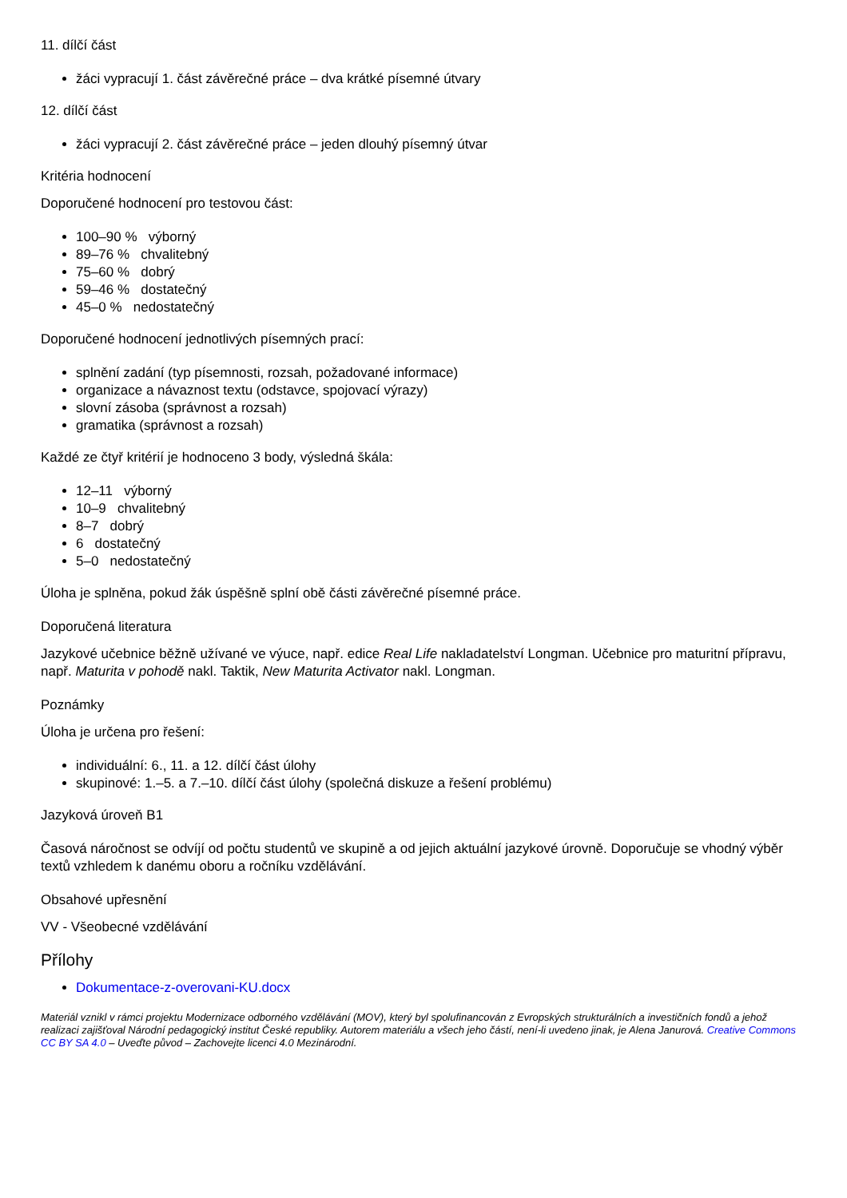11. dílčí část
žáci vypracují 1. část závěrečné práce – dva krátké písemné útvary
12. dílčí část
žáci vypracují 2. část závěrečné práce – jeden dlouhý písemný útvar
Kritéria hodnocení
Doporučené hodnocení pro testovou část:
100–90 % výborný
89–76 % chvalitebný
75–60 % dobrý
59–46 % dostatečný
45–0 % nedostatečný
Doporučené hodnocení jednotlivých písemných prací:
splnění zadání (typ písemnosti, rozsah, požadované informace)
organizace a návaznost textu (odstavce, spojovací výrazy)
slovní zásoba (správnost a rozsah)
gramatika (správnost a rozsah)
Každé ze čtyř kritérií je hodnoceno 3 body, výsledná škála:
12–11 výborný
10–9 chvalitebný
8–7 dobrý
6 dostatečný
5–0 nedostatečný
Úloha je splněna, pokud žák úspěšně splní obě části závěrečné písemné práce.
Doporučená literatura
Jazykové učebnice běžně užívané ve výuce, např. edice Real Life nakladatelství Longman. Učebnice pro maturitní přípravu, např. Maturita v pohodě nakl. Taktik, New Maturita Activator nakl. Longman.
Poznámky
Úloha je určena pro řešení:
individuální: 6., 11. a 12. dílčí část úlohy
skupinové: 1.–5. a 7.–10. dílčí část úlohy (společná diskuze a řešení problému)
Jazyková úroveň B1
Časová náročnost se odvíjí od počtu studentů ve skupině a od jejich aktuální jazykové úrovně. Doporučuje se vhodný výběr textů vzhledem k danému oboru a ročníku vzdělávání.
Obsahové upřesnění
VV - Všeobecné vzdělávání
Přílohy
Dokumentace-z-overovani-KU.docx
Materiál vznikl v rámci projektu Modernizace odborného vzdělávání (MOV), který byl spolufinancován z Evropských strukturálních a investičních fondů a jehož realizaci zajišťoval Národní pedagogický institut České republiky. Autorem materiálu a všech jeho částí, není-li uvedeno jinak, je Alena Janurová. Creative Commons CC BY SA 4.0 – Uveďte původ – Zachovejte licenci 4.0 Mezinárodní.